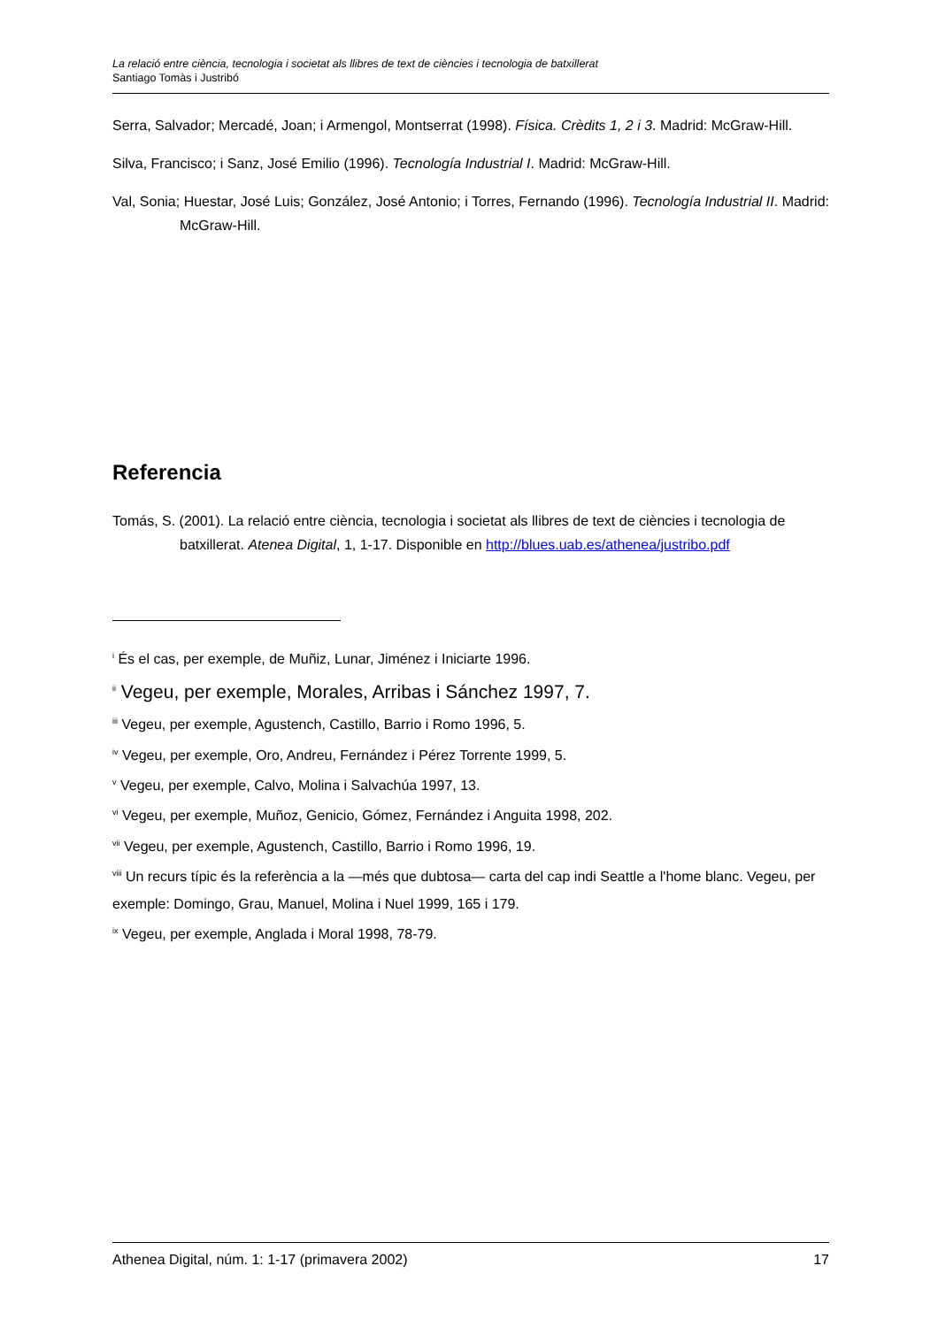La relació entre ciència, tecnologia i societat als llibres de text de ciències i tecnologia de batxillerat
Santiago Tomàs i Justribó
Serra, Salvador; Mercadé, Joan; i Armengol, Montserrat (1998). Física. Crèdits 1, 2 i 3. Madrid: McGraw-Hill.
Silva, Francisco; i Sanz, José Emilio (1996). Tecnología Industrial I. Madrid: McGraw-Hill.
Val, Sonia; Huestar, José Luis; González, José Antonio; i Torres, Fernando (1996). Tecnología Industrial II. Madrid: McGraw-Hill.
Referencia
Tomás, S. (2001). La relació entre ciència, tecnologia i societat als llibres de text de ciències i tecnologia de batxillerat. Atenea Digital, 1, 1-17. Disponible en http://blues.uab.es/athenea/justribo.pdf
<sup>i</sup> És el cas, per exemple, de Muñiz, Lunar, Jiménez i Iniciarte 1996.
<sup>ii</sup> Vegeu, per exemple, Morales, Arribas i Sánchez 1997, 7.
<sup>iii</sup> Vegeu, per exemple, Agustench, Castillo, Barrio i Romo 1996, 5.
<sup>iv</sup> Vegeu, per exemple, Oro, Andreu, Fernández i Pérez Torrente 1999, 5.
<sup>v</sup> Vegeu, per exemple, Calvo, Molina i Salvachúa 1997, 13.
<sup>vi</sup> Vegeu, per exemple, Muñoz, Genicio, Gómez, Fernández i Anguita 1998, 202.
<sup>vii</sup> Vegeu, per exemple, Agustench, Castillo, Barrio i Romo 1996, 19.
<sup>viii</sup> Un recurs típic és la referència a la —més que dubtosa— carta del cap indi Seattle a l'home blanc. Vegeu, per exemple: Domingo, Grau, Manuel, Molina i Nuel 1999, 165 i 179.
<sup>ix</sup> Vegeu, per exemple, Anglada i Moral 1998, 78-79.
Athenea Digital, núm. 1: 1-17 (primavera 2002) 17